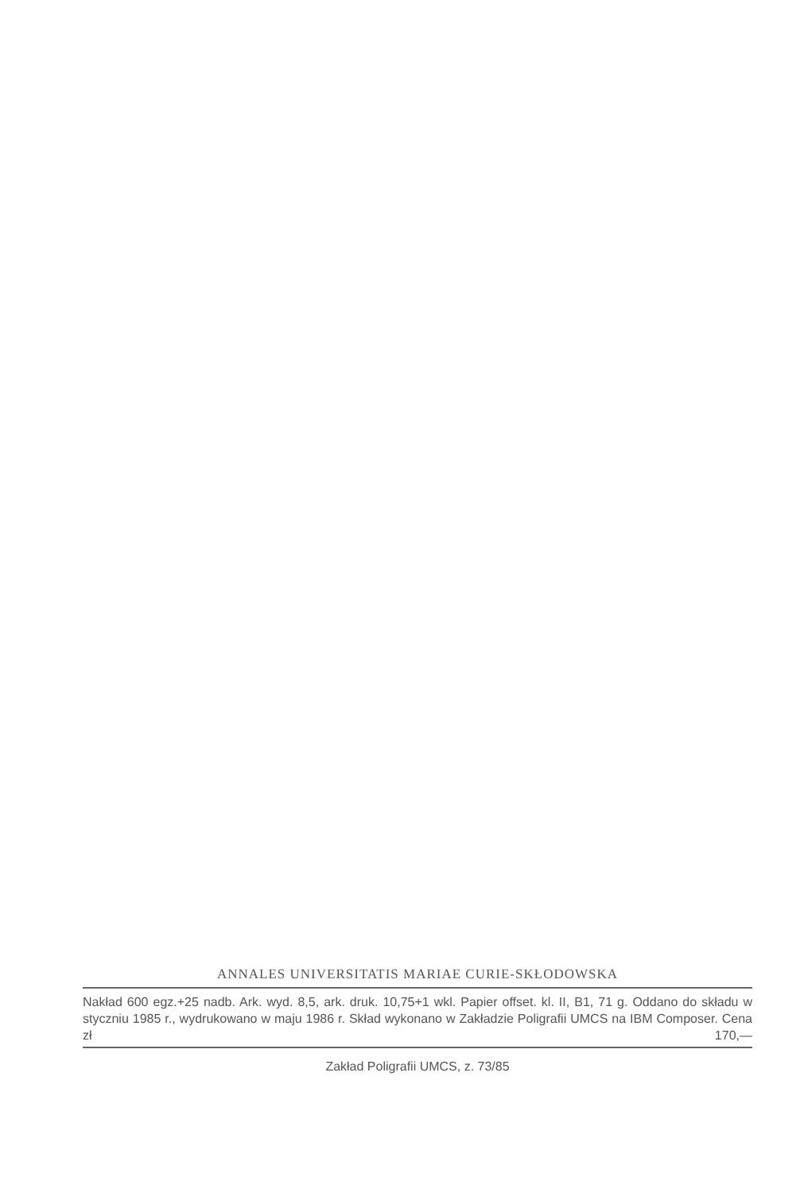ANNALES UNIVERSITATIS MARIAE CURIE-SKŁODOWSKA
Nakład 600 egz.+25 nadb. Ark. wyd. 8,5, ark. druk. 10,75+1 wkl. Papier offset. kl. II, B1, 71 g. Oddano do składu w styczniu 1985 r., wydrukowano w maju 1986 r. Skład wykonano w Zakładzie Poligrafii UMCS na IBM Composer. Cena zł 170,—
Zakład Poligrafii UMCS, z. 73/85